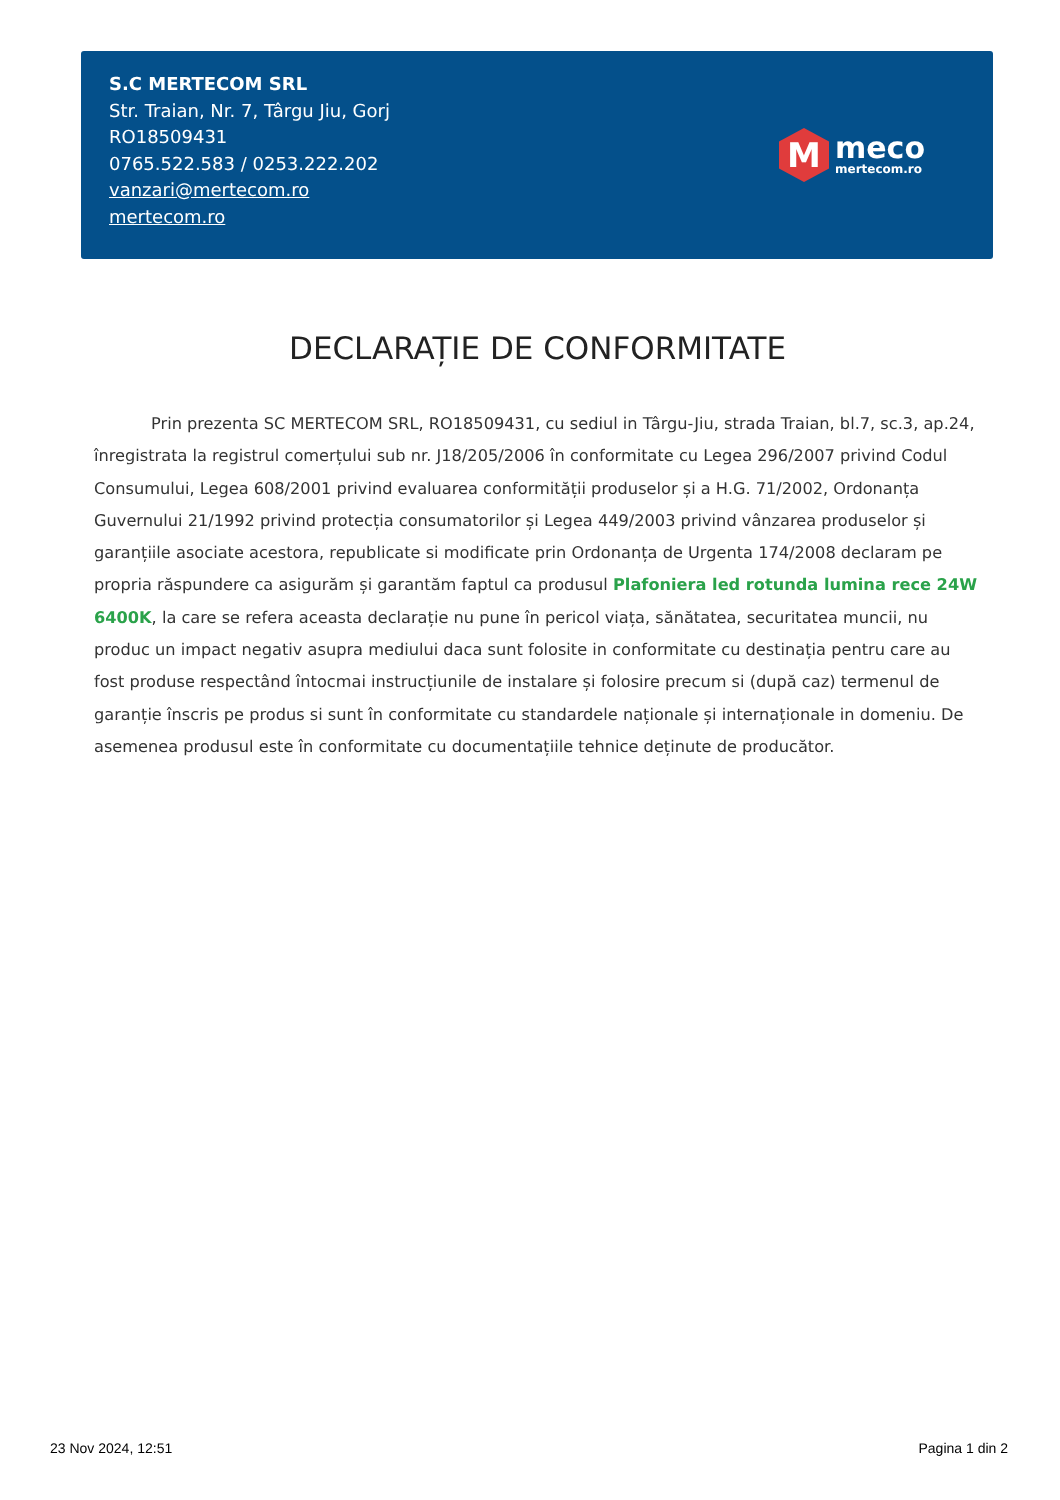S.C MERTECOM SRL
Str. Traian, Nr. 7, Târgu Jiu, Gorj
RO18509431
0765.522.583 / 0253.222.202
vanzari@mertecom.ro
mertecom.ro
M
meco
mertecom.ro
DECLARAȚIE DE CONFORMITATE
Prin prezenta SC MERTECOM SRL, RO18509431, cu sediul in Târgu-Jiu, strada Traian, bl.7, sc.3, ap.24, înregistrata la registrul comerțului sub nr. J18/205/2006 în conformitate cu Legea 296/2007 privind Codul Consumului, Legea 608/2001 privind evaluarea conformității produselor și a H.G. 71/2002, Ordonanța Guvernului 21/1992 privind protecția consumatorilor și Legea 449/2003 privind vânzarea produselor și garanțiile asociate acestora, republicate si modificate prin Ordonanța de Urgenta 174/2008 declaram pe propria răspundere ca asigurăm și garantăm faptul ca produsul Plafoniera led rotunda lumina rece 24W 6400K, la care se refera aceasta declarație nu pune în pericol viața, sănătatea, securitatea muncii, nu produc un impact negativ asupra mediului daca sunt folosite in conformitate cu destinația pentru care au fost produse respectând întocmai instrucțiunile de instalare și folosire precum si (după caz) termenul de garanție înscris pe produs si sunt în conformitate cu standardele naționale și internaționale in domeniu. De asemenea produsul este în conformitate cu documentațiile tehnice deținute de producător.
23 Nov 2024, 12:51 Pagina 1 din 2